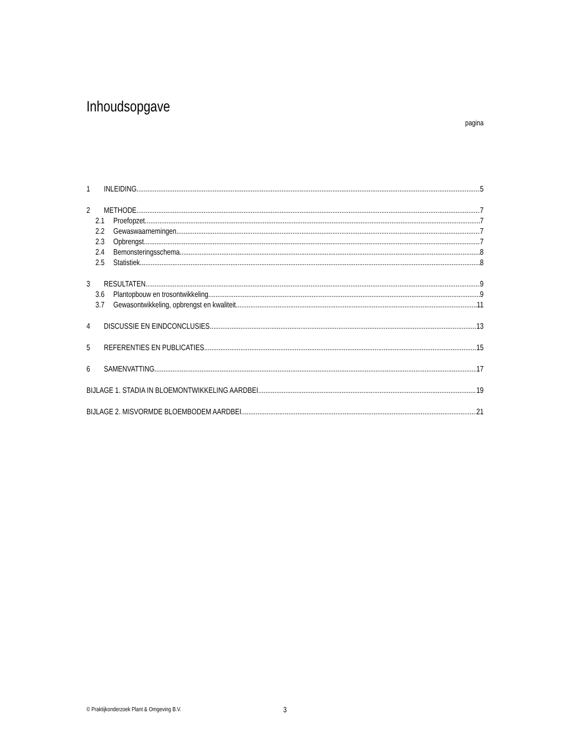Inhoudsopgave
pagina
1 INLEIDING 5
2 METHODE 7
2.1 Proefopzet 7
2.2 Gewaswaarnemingen 7
2.3 Opbrengst 7
2.4 Bemonsteringsschema 8
2.5 Statistiek 8
3 RESULTATEN 9
3.6 Plantopbouw en trosontwikkeling 9
3.7 Gewasontwikkeling, opbrengst en kwaliteit 11
4 DISCUSSIE EN EINDCONCLUSIES 13
5 REFERENTIES EN PUBLICATIES 15
6 SAMENVATTING 17
BIJLAGE 1. STADIA IN BLOEMONTWIKKELING AARDBEI 19
BIJLAGE 2. MISVORMDE BLOEMBODEM AARDBEI 21
© Praktijkonderzoek Plant & Omgeving B.V.
3